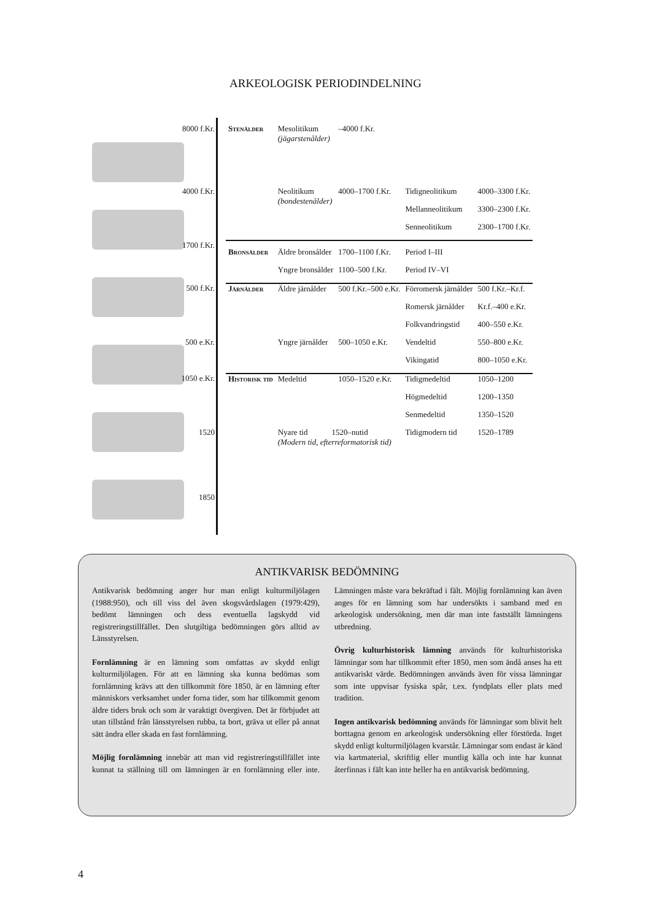ARKEOLOGISK PERIODINDELNING
| 8000 f.Kr. | Stenålder | Mesolitikum (jägarstenålder) | –4000 f.Kr. | | |
| 4000 f.Kr. | | Neolitikum (bondestenålder) | 4000–1700 f.Kr. | Tidigneolitikum | 4000–3300 f.Kr. |
| | | | | Mellanneolitikum | 3300–2300 f.Kr. |
| | | | | Senneolitikum | 2300–1700 f.Kr. |
| 1700 f.Kr. | Bronsålder | Äldre bronsålder | 1700–1100 f.Kr. | Period I–III | |
| | | Yngre bronsålder | 1100–500 f.Kr. | Period IV–VI | |
| 500 f.Kr. | Järnålder | Äldre järnålder | 500 f.Kr.–500 e.Kr. | Förromersk järnålder | 500 f.Kr.–Kr.f. |
| | | | | Romersk järnålder | Kr.f.–400 e.Kr. |
| | | | | Folkvandringstid | 400–550 e.Kr. |
| 500 e.Kr. | | Yngre järnålder | 500–1050 e.Kr. | Vendeltid | 550–800 e.Kr. |
| | | | | Vikingatid | 800–1050 e.Kr. |
| 1050 e.Kr. | Historisk tid | Medeltid | 1050–1520 e.Kr. | Tidigmedeltid | 1050–1200 |
| | | | | Högmedeltid | 1200–1350 |
| | | | | Senmedeltid | 1350–1520 |
| 1520 | | Nyare tid 1520–nutid (Modern tid, efterreformatorisk tid) | | Tidigmodern tid | 1520–1789 |
| 1850 | | | | | |
ANTIKVARISK BEDÖMNING
Antikvarisk bedömning anger hur man enligt kulturmiljölagen (1988:950), och till viss del även skogsvårdslagen (1979:429), bedömt lämningen och dess eventuella lagskydd vid registreringstillfället. Den slutgiltiga bedömningen görs alltid av Länsstyrelsen.
Fornlämning är en lämning som omfattas av skydd enligt kulturmiljölagen. För att en lämning ska kunna bedömas som fornlämning krävs att den tillkommit före 1850, är en lämning efter människors verksamhet under forna tider, som har tillkommit genom äldre tiders bruk och som är varaktigt övergiven. Det är förbjudet att utan tillstånd från länsstyrelsen rubba, ta bort, gräva ut eller på annat sätt ändra eller skada en fast fornlämning.
Möjlig fornlämning innebär att man vid registreringstillfället inte kunnat ta ställning till om lämningen är en fornlämning eller inte. Lämningen måste vara bekräftad i fält. Möjlig fornlämning kan även anges för en lämning som har undersökts i samband med en arkeologisk undersökning, men där man inte fastställt lämningens utbredning.
Övrig kulturhistorisk lämning används för kulturhistoriska lämningar som har tillkommit efter 1850, men som ändå anses ha ett antikvariskt värde. Bedömningen används även för vissa lämningar som inte uppvisar fysiska spår, t.ex. fyndplats eller plats med tradition.
Ingen antikvarisk bedömning används för lämningar som blivit helt borttagna genom en arkeologisk undersökning eller förstörda. Inget skydd enligt kulturmiljölagen kvarstår. Lämningar som endast är känd via kartmaterial, skriftlig eller muntlig källa och inte har kunnat återfinnas i fält kan inte heller ha en antikvarisk bedömning.
4